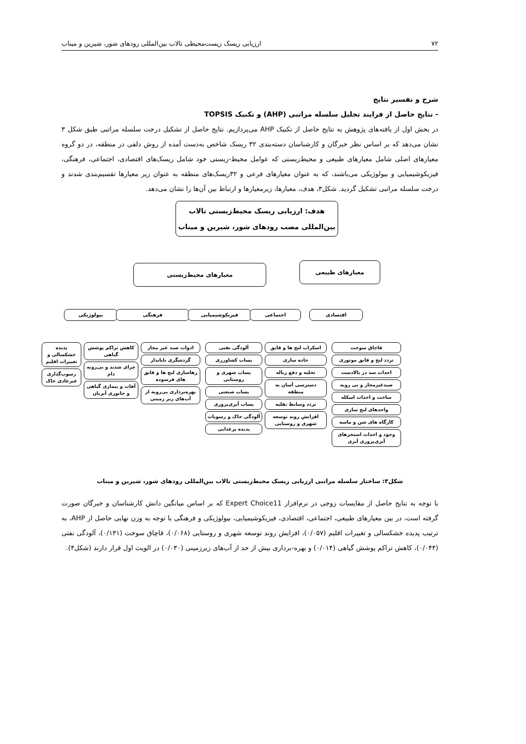۷۲ ارزیابی ریسک زیست‌محیطی تالاب بین‌المللی رودهای شور، شیرین و میناب
شرح و تفسیر نتایج
- نتایج حاصل از فرایند تحلیل سلسله مراتبی (AHP) و تکنیک TOPSIS
در بخش اول از یافته‌های پژوهش به نتایج حاصل از تکنیک AHP می‌پردازیم. نتایج حاصل از تشکیل درخت سلسله مراتبی طبق شکل ۳ نشان می‌دهد که بر اساس نظر خبرگان و کارشناسان دسته‌بندی ۳۲ ریسک شاخص به‌دست آمده از روش دلفی در منطقه، در دو گروه معیارهای اصلی شامل معیارهای طبیعی و محیط‌زیستی که عوامل محیط-زیستی خود شامل ریسک‌های اقتصادی، اجتماعی، فرهنگی، فیزیکوشیمیایی و بیولوژیکی می‌باشند، که به عنوان معیارهای فرعی و ۳۲ریسک‌های منطقه به عنوان زیر معیارها تقسیم‌بندی شدند و درخت سلسله مراتبی تشکیل گردید. شکل۳، هدف، معیارها، زیرمعیارها و ارتباط بین آن‌ها را نشان می‌دهد.
هدف: ارزیابی ریسک محیط‌زیستی تالاب بین‌المللی مصب رودهای شور، شیرین و میناب
معیارهای طبیعی
معیارهای محیط‌زیستی
بیولوژیکی فرهنگی فیزیکوشیمیایی اجتماعی اقتصادی
پدیده خشکسالی و تغییرات اقلیم
رسوب‌گذاری غیرعادی خاک
کاهش تراکم پوشش گیاهی
چرای شدید و بی‌رویه دام
آفات و بیماری گیاهی و جانوری آبزیان
ادوات صید غیر مجاز
گردشگری ناپایدار
رهاسازی لنج ها و قایق های فرسوده
بهره‌برداری بی‌رویه از آب‌های زیر زمینی
آلودگی نفتی
پساب کشاورزی
پساب شهری و روستایی
پساب صنعتی
پساب آبزی‌پروری
آلودگی خاک و رسوبات
پدیده پرغذایی
اسکراب لنج ها و قایق
جاده سازی
تخلیه و دفع زباله
دسترسی آسان به منطقه
تردد وسایط نقلیه
افزایش روند توسعه شهری و روستایی
قاچاق سوخت
تردد لنج و قایق موتوری
احداث سد در بالادست
صیدغیرمجاز و بی رویه
ساخت و احداث اسکله
واحدهای لنج سازی
کارگاه های شن و ماسه
وجود و احداث استخرهای آبزی‌پروری آبزی
شکل۳: ساختار سلسله مراتبی ارزیابی ریسک محیط‌زیستی تالاب بین‌المللی رودهای شور، شیرین و میناب
با توجه به نتایج حاصل از مقایسات زوجی در نرم‌افزار Expert Choice11 که بر اساس میانگین دانش کارشناسان و خبرگان صورت گرفته است، در بین معیارهای طبیعی، اجتماعی، اقتصادی، فیزیکوشیمیایی، بیولوژیکی و فرهنگی با توجه به وزن نهایی حاصل از AHP، به ترتیب پدیده خشکسالی و تغییرات اقلیم (۰/۰۵۷)، افزایش روند توسعه شهری و روستایی (۰/۰۶۸)، قاچاق سوخت (۰/۱۳۱)، آلودگی نفتی (۰/۰۴۴)، کاهش تراکم پوشش گیاهی (۰/۰۱۴) و بهره-برداری بیش از حد از آب‌های زیرزمینی (۰/۰۳۰) در الویت اول قرار دارند (شکل۴).